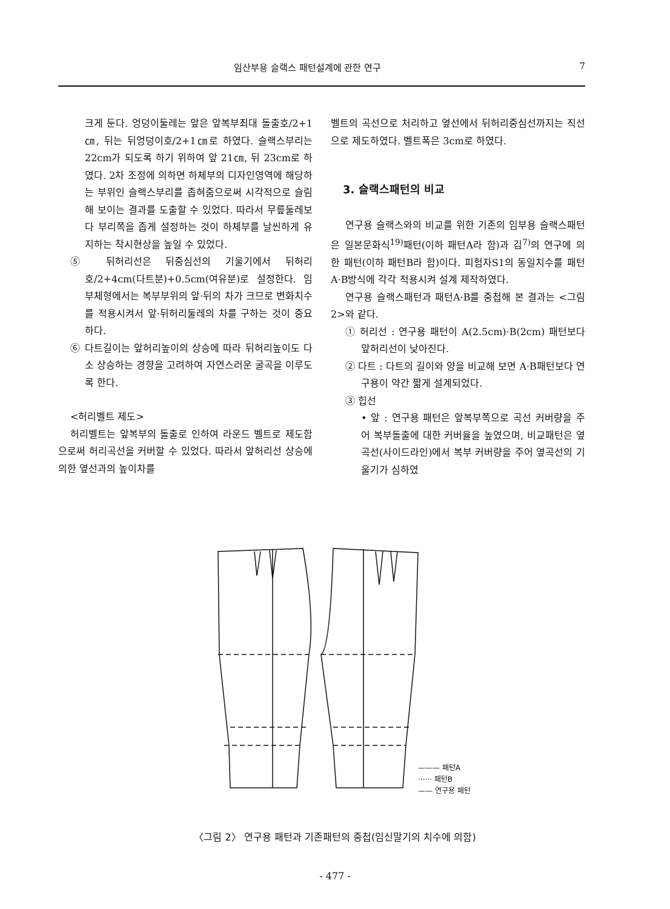임산부용 슬랙스 패턴설계에 관한 연구 7
크게 둔다. 엉덩이둘레는 앞은 앞복부최대 돌출호/2+1㎝, 뒤는 뒤엉덩이호/2+1㎝로 하였다. 슬랙스부리는 22cm가 되도록 하기 위하여 앞 21㎝, 뒤 23cm로 하였다. 2차 조정에 의하면 하체부의 디자인영역에 해당하는 부위인 슬랙스부리를 좁혀줌으로써 시각적으로 슬림해 보이는 결과를 도출할 수 있었다. 따라서 무릎둘레보다 부리쪽을 좁게 설정하는 것이 하체부를 날씬하게 유지하는 착시현상을 높일 수 있었다.
⑤ 뒤허리선은 뒤중심선의 기울기에서 뒤허리호/2+4cm(다트분)+0.5cm(여유분)로 설정한다. 임부체형에서는 복부부위의 앞·뒤의 차가 크므로 변화치수를 적용시켜서 앞·뒤허리둘레의 차를 구하는 것이 중요하다.
⑥ 다트길이는 앞허리높이의 상승에 따라 뒤허리높이도 다소 상승하는 경향을 고려하여 자연스러운 굴곡을 이루도록 한다.
<허리벨트 제도>
허리벨트는 앞복부의 돌출로 인하여 라운드 벨트로 제도함으로써 허리곡선을 커버할 수 있었다. 따라서 앞허리선 상승에 의한 옆선과의 높이차를
벨트의 곡선으로 처리하고 옆선에서 뒤허리중심선까지는 직선으로 제도하였다. 벨트폭은 3cm로 하였다.
3. 슬랙스패턴의 비교
연구용 슬랙스와의 비교를 위한 기존의 임부용 슬랙스패턴은 일본문화식<sup>19)</sup>패턴(이하 패턴A라 함)과 김<sup>7)</sup>의 연구에 의한 패턴(이하 패턴B라 함)이다. 피험자S1의 동일치수를 패턴A·B방식에 각각 적용시켜 설계 제작하였다.
연구용 슬랙스패턴과 패턴A·B를 중첩해 본 결과는 <그림 2>와 같다.
① 허리선 : 연구용 패턴이 A(2.5cm)·B(2cm) 패턴보다 앞허리선이 낮아진다.
② 다트 : 다트의 길이와 양을 비교해 보면 A·B패턴보다 연구용이 약간 짧게 설계되었다.
③ 힙선
• 앞 : 연구용 패턴은 앞복부쪽으로 곡선 커버량을 주어 복부돌출에 대한 커버율을 높였으며, 비교패턴은 옆곡선(사이드라인)에서 복부 커버량을 주어 옆곡선의 기울기가 심하였
——— 패턴A
······ 패턴B
—— 연구용 패턴
〈그림 2〉 연구용 패턴과 기존패턴의 중첩(임신말기의 치수에 의함)
- 477 -